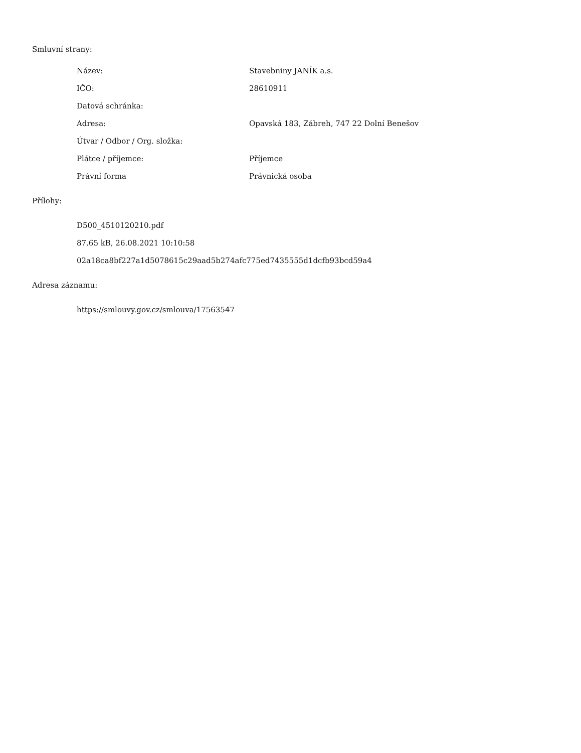Smluvní strany:
| Název: | Stavebniny JANÍK a.s. |
| IČO: | 28610911 |
| Datová schránka: | |
| Adresa: | Opavská 183, Zábreh, 747 22 Dolní Benešov |
| Útvar / Odbor / Org. složka: | |
| Plátce / příjemce: | Příjemce |
| Právní forma | Právnická osoba |
Přílohy:
D500_4510120210.pdf
87.65 kB, 26.08.2021 10:10:58
02a18ca8bf227a1d5078615c29aad5b274afc775ed7435555d1dcfb93bcd59a4
Adresa záznamu:
https://smlouvy.gov.cz/smlouva/17563547